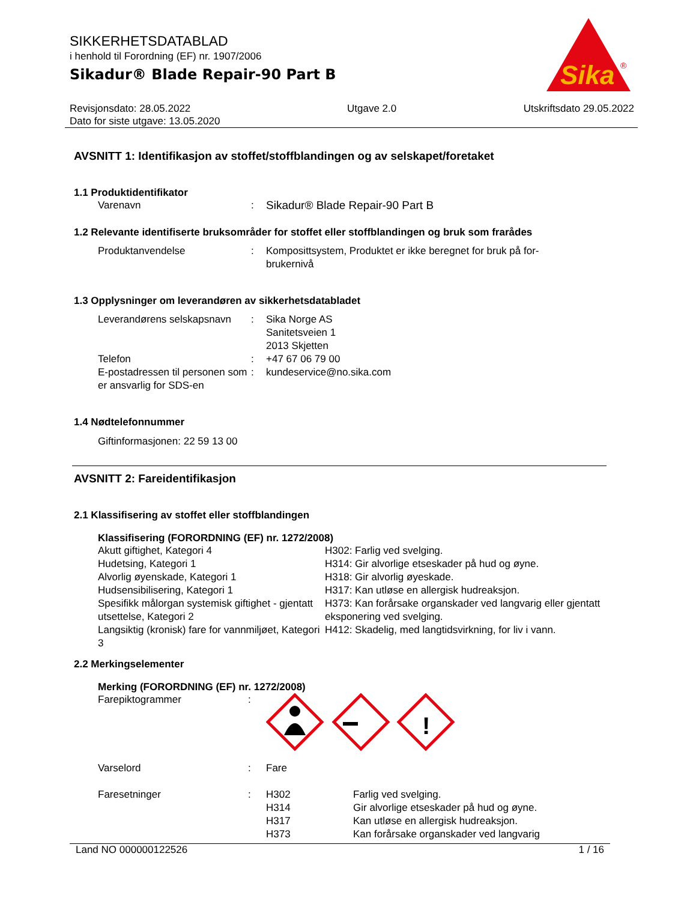SIKKERHETSDATABLAD
i henhold til Forordning (EF) nr. 1907/2006
Sikadur® Blade Repair-90 Part B
Sika
®
Revisjonsdato: 28.05.2022
Dato for siste utgave: 13.05.2020
Utgave 2.0 Utskriftsdato 29.05.2022
AVSNITT 1: Identifikasjon av stoffet/stoffblandingen og av selskapet/foretaket
1.1 Produktidentifikator
| Varenavn | : | Sikadur® Blade Repair-90 Part B |
1.2 Relevante identifiserte bruksområder for stoffet eller stoffblandingen og bruk som frarådes
| Produktanvendelse | : | Komposittsystem, Produktet er ikke beregnet for bruk på for- brukernivå |
1.3 Opplysninger om leverandøren av sikkerhetsdatabladet
| Leverandørens selskapsnavn | : | Sika Norge AS Sanitetsveien 1 2013 Skjetten |
| Telefon | : | +47 67 06 79 00 |
| E-postadressen til personen som er ansvarlig for SDS-en | : | kundeservice@no.sika.com |
1.4 Nødtelefonnummer
Giftinformasjonen: 22 59 13 00
AVSNITT 2: Fareidentifikasjon
2.1 Klassifisering av stoffet eller stoffblandingen
Klassifisering (FORORDNING (EF) nr. 1272/2008)
| Akutt giftighet, Kategori 4 Hudetsing, Kategori 1 Alvorlig øyenskade, Kategori 1 Hudsensibilisering, Kategori 1 Spesifikk målorgan systemisk giftighet - gjentatt utsettelse, Kategori 2 Langsiktig (kronisk) fare for vannmiljøet, Kategori 3 | H302: Farlig ved svelging. H314: Gir alvorlige etseskader på hud og øyne. H318: Gir alvorlig øyeskade. H317: Kan utløse en allergisk hudreaksjon. H373: Kan forårsake organskader ved langvarig eller gjentatt eksponering ved svelging. H412: Skadelig, med langtidsvirkning, for liv i vann. |
2.2 Merkingselementer
Merking (FORORDNING (EF) nr. 1272/2008)
| Farepiktogrammer | : | ! | |
| Varselord | : | Fare | |
| Faresetninger | : | H302 H314 H317 H373 | Farlig ved svelging. Gir alvorlige etseskader på hud og øyne. Kan utløse en allergisk hudreaksjon. Kan forårsake organskader ved langvarig |
Land NO 000000122526 1 / 16